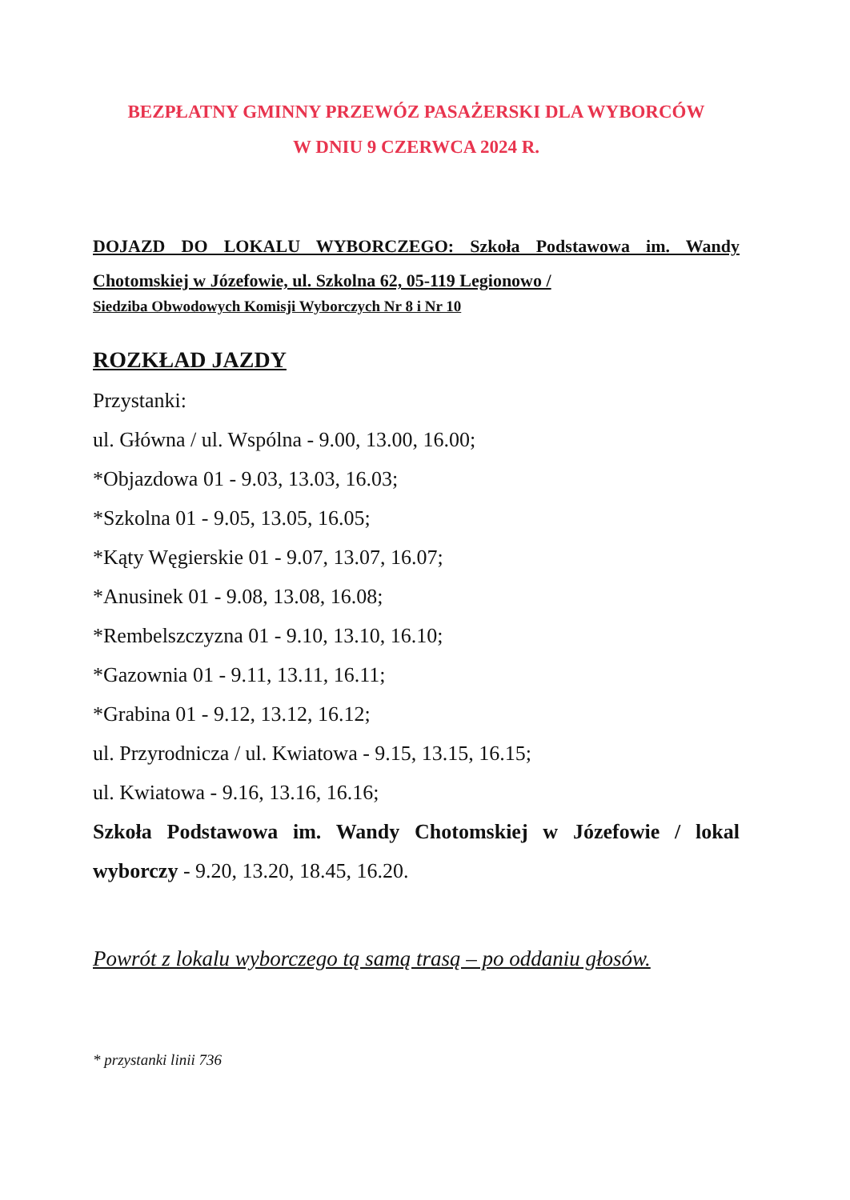BEZPŁATNY GMINNY PRZEWÓZ PASAŻERSKI DLA WYBORCÓW
W DNIU 9 CZERWCA 2024 R.
DOJAZD DO LOKALU WYBORCZEGO: Szkoła Podstawowa im. Wandy Chotomskiej w Józefowie, ul. Szkolna 62, 05-119 Legionowo /
Siedziba Obwodowych Komisji Wyborczych Nr 8 i Nr 10
ROZKŁAD JAZDY
Przystanki:
ul. Główna / ul. Wspólna - 9.00, 13.00, 16.00;
*Objazdowa 01 - 9.03, 13.03, 16.03;
*Szkolna 01 - 9.05, 13.05, 16.05;
*Kąty Węgierskie 01 - 9.07, 13.07, 16.07;
*Anusinek 01 - 9.08, 13.08, 16.08;
*Rembelszczyzna 01 - 9.10, 13.10, 16.10;
*Gazownia 01 - 9.11, 13.11, 16.11;
*Grabina 01 - 9.12, 13.12, 16.12;
ul. Przyrodnicza / ul. Kwiatowa - 9.15, 13.15, 16.15;
ul. Kwiatowa - 9.16, 13.16, 16.16;
Szkoła Podstawowa im. Wandy Chotomskiej w Józefowie / lokal wyborczy - 9.20, 13.20, 18.45, 16.20.
Powrót z lokalu wyborczego tą samą trasą – po oddaniu głosów.
* przystanki linii 736